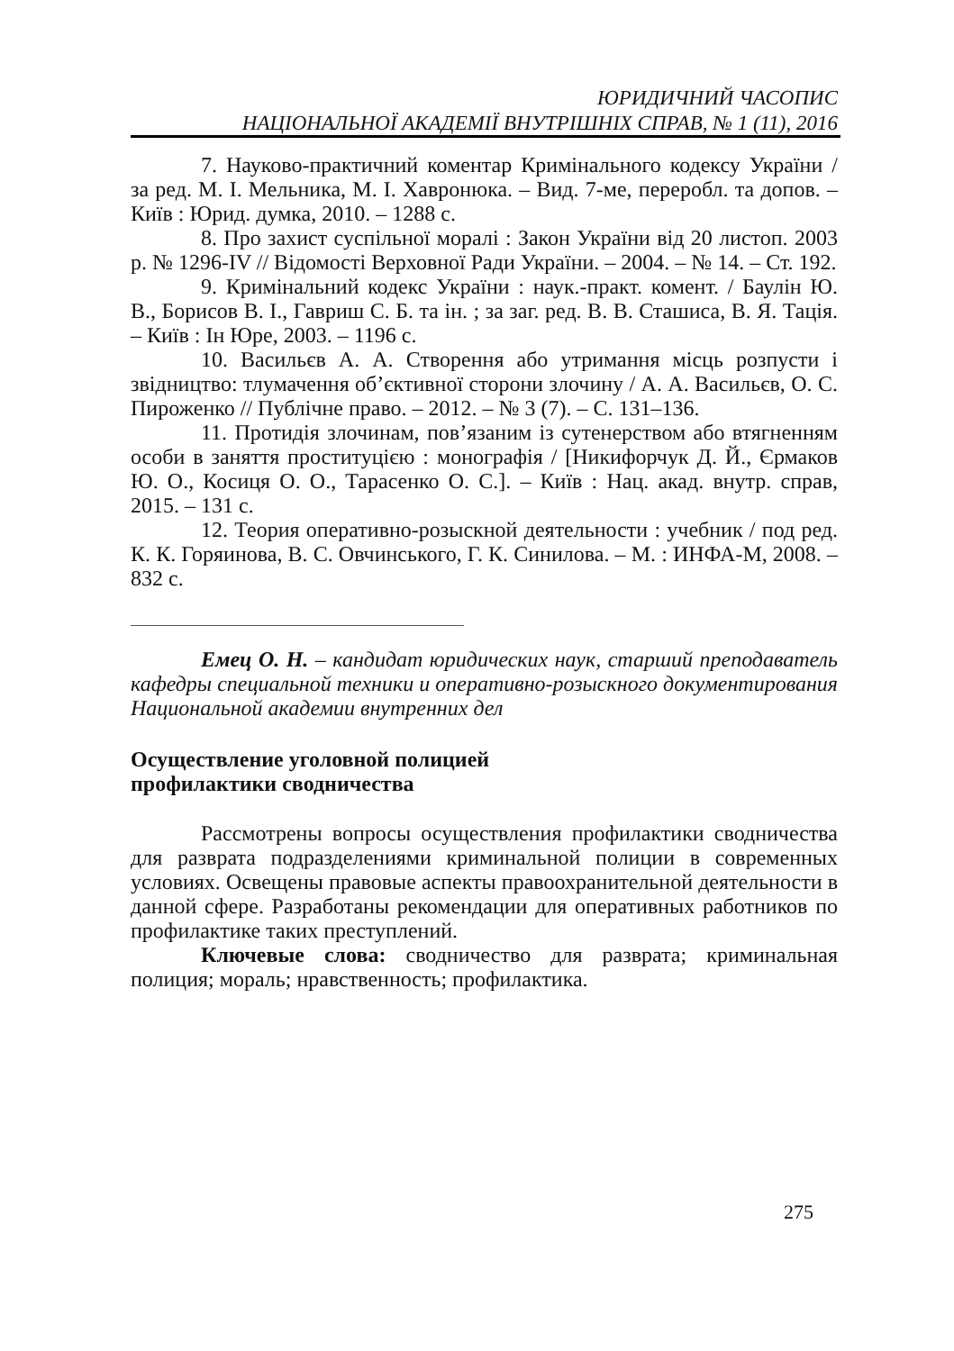ЮРИДИЧНИЙ ЧАСОПИС
НАЦІОНАЛЬНОЇ АКАДЕМІЇ ВНУТРІШНІХ СПРАВ, № 1 (11), 2016
7. Науково-практичний коментар Кримінального кодексу України / за ред. М. І. Мельника, М. І. Хавронюка. – Вид. 7-ме, переробл. та допов. – Київ : Юрид. думка, 2010. – 1288 с.
8. Про захист суспільної моралі : Закон України від 20 листоп. 2003 р. № 1296-IV // Відомості Верховної Ради України. – 2004. – № 14. – Ст. 192.
9. Кримінальний кодекс України : наук.-практ. комент. / Баулін Ю. В., Борисов В. І., Гавриш С. Б. та ін. ; за заг. ред. В. В. Сташиса, В. Я. Тація. – Київ : Ін Юре, 2003. – 1196 с.
10. Васильєв А. А. Створення або утримання місць розпусти і звідництво: тлумачення об’єктивної сторони злочину / А. А. Васильєв, О. С. Пироженко // Публічне право. – 2012. – № 3 (7). – С. 131–136.
11. Протидія злочинам, пов’язаним із сутенерством або втягненням особи в заняття проституцією : монографія / [Никифорчук Д. Й., Єрмаков Ю. О., Косиця О. О., Тарасенко О. С.]. – Київ : Нац. акад. внутр. справ, 2015. – 131 с.
12. Теория оперативно-розыскной деятельности : учебник / под ред. К. К. Горяинова, В. С. Овчинського, Г. К. Синилова. – М. : ИНФА-М, 2008. – 832 с.
Емец О. Н. – кандидат юридических наук, старший преподаватель кафедры специальной техники и оперативно-розыскного документирования Национальной академии внутренних дел
Осуществление уголовной полицией
профилактики сводничества
Рассмотрены вопросы осуществления профилактики сводничества для разврата подразделениями криминальной полиции в современных условиях. Освещены правовые аспекты правоохранительной деятельности в данной сфере. Разработаны рекомендации для оперативных работников по профилактике таких преступлений.
Ключевые слова: сводничество для разврата; криминальная полиция; мораль; нравственность; профилактика.
275